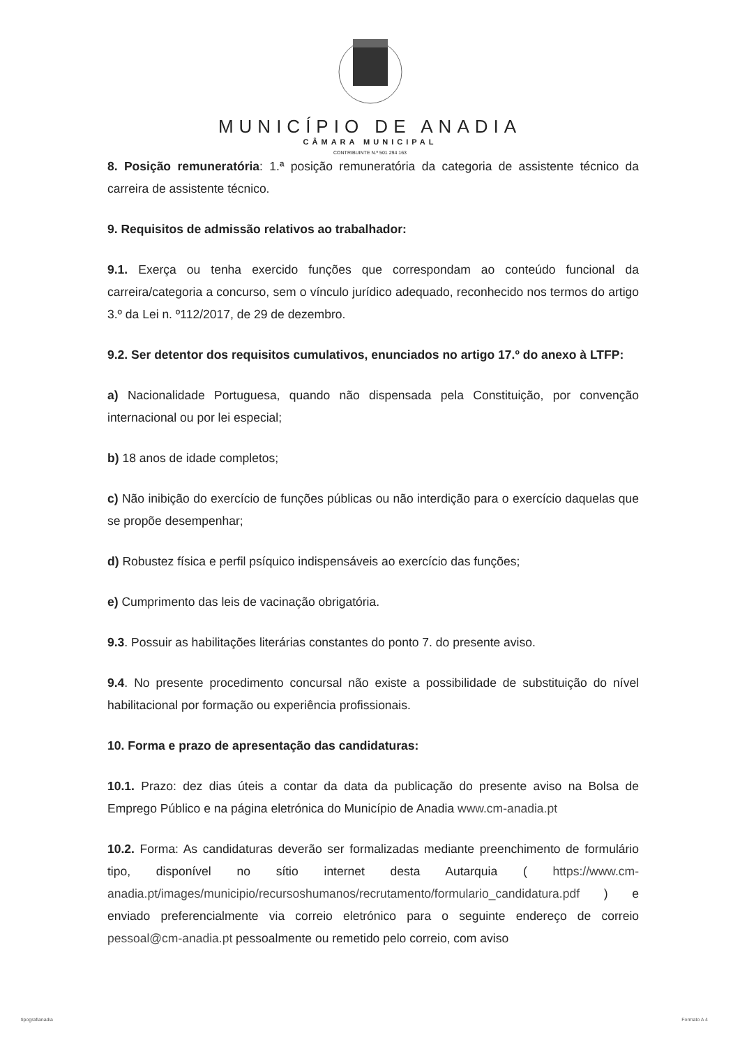MUNICÍPIO DE ANADIA
CÂMARA MUNICIPAL
CONTRIBUINTE N.º 501 294 163
8. Posição remuneratória: 1.ª posição remuneratória da categoria de assistente técnico da carreira de assistente técnico.
9. Requisitos de admissão relativos ao trabalhador:
9.1. Exerça ou tenha exercido funções que correspondam ao conteúdo funcional da carreira/categoria a concurso, sem o vínculo jurídico adequado, reconhecido nos termos do artigo 3.º da Lei n. º112/2017, de 29 de dezembro.
9.2. Ser detentor dos requisitos cumulativos, enunciados no artigo 17.º do anexo à LTFP:
a) Nacionalidade Portuguesa, quando não dispensada pela Constituição, por convenção internacional ou por lei especial;
b) 18 anos de idade completos;
c) Não inibição do exercício de funções públicas ou não interdição para o exercício daquelas que se propõe desempenhar;
d) Robustez física e perfil psíquico indispensáveis ao exercício das funções;
e) Cumprimento das leis de vacinação obrigatória.
9.3. Possuir as habilitações literárias constantes do ponto 7. do presente aviso.
9.4. No presente procedimento concursal não existe a possibilidade de substituição do nível habilitacional por formação ou experiência profissionais.
10. Forma e prazo de apresentação das candidaturas:
10.1. Prazo: dez dias úteis a contar da data da publicação do presente aviso na Bolsa de Emprego Público e na página eletrónica do Município de Anadia www.cm-anadia.pt
10.2. Forma: As candidaturas deverão ser formalizadas mediante preenchimento de formulário tipo, disponível no sítio internet desta Autarquia ( https://www.cm-anadia.pt/images/municipio/recursoshumanos/recrutamento/formulario_candidatura.pdf ) e enviado preferencialmente via correio eletrónico para o seguinte endereço de correio pessoal@cm-anadia.pt pessoalmente ou remetido pelo correio, com aviso
tipografianadia Formato A 4